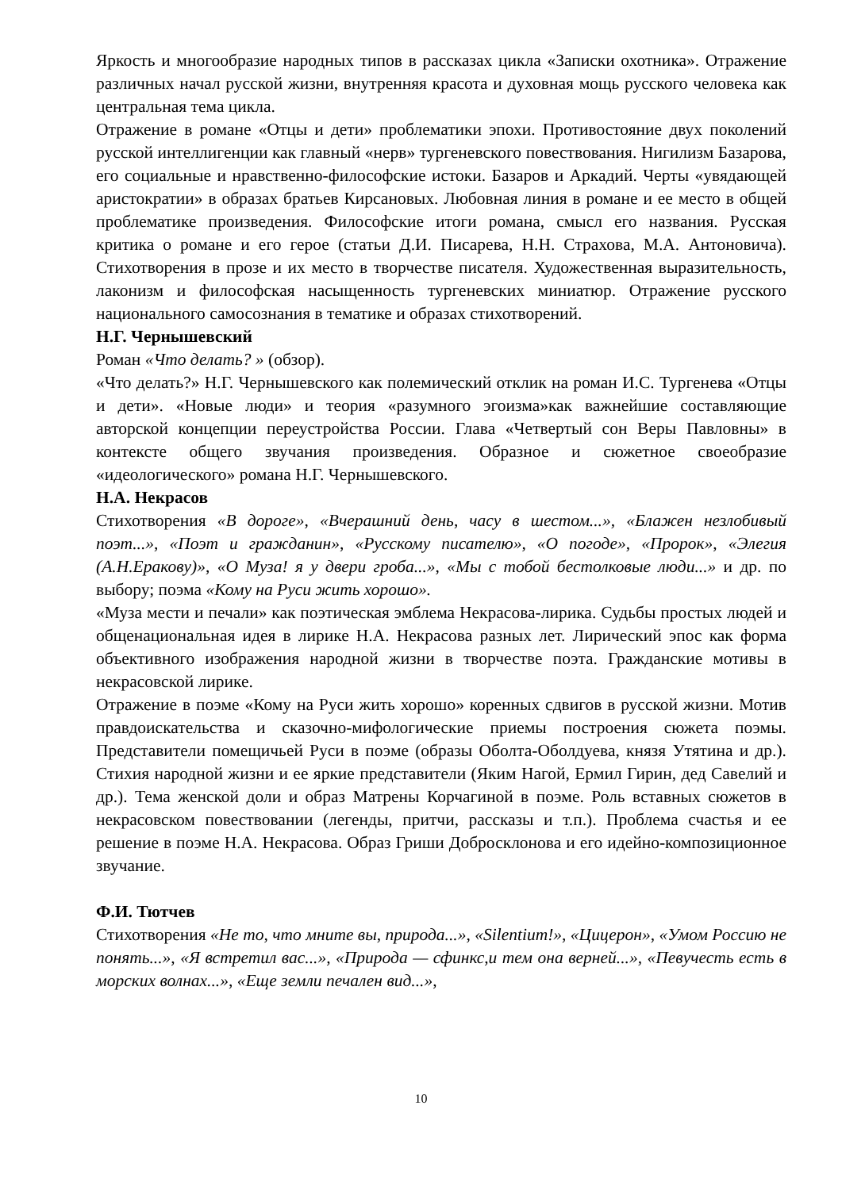Яркость и многообразие народных типов в рассказах цикла «Записки охотника». Отражение различных начал русской жизни, внутренняя красота и духовная мощь русского человека как центральная тема цикла.
Отражение в романе «Отцы и дети» проблематики эпохи. Противостояние двух поколений русской интеллигенции как главный «нерв» тургеневского повествования. Нигилизм Базарова, его социальные и нравственно-философские истоки. Базаров и Аркадий. Черты «увядающей аристократии» в образах братьев Кирсановых. Любовная линия в романе и ее место в общей проблематике произведения. Философские итоги романа, смысл его названия. Русская критика о романе и его герое (статьи Д.И. Писарева, Н.Н. Страхова, М.А. Антоновича). Стихотворения в прозе и их место в творчестве писателя. Художественная выразительность, лаконизм и философская насыщенность тургеневских миниатюр. Отражение русского национального самосознания в тематике и образах стихотворений.
Н.Г. Чернышевский
Роман «Что делать? » (обзор).
«Что делать?» Н.Г. Чернышевского как полемический отклик на роман И.С. Тургенева «Отцы и дети». «Новые люди» и теория «разумного эгоизма»как важнейшие составляющие авторской концепции переустройства России. Глава «Четвертый сон Веры Павловны» в контексте общего звучания произведения. Образное и сюжетное своеобразие «идеологического» романа Н.Г. Чернышевского.
Н.А. Некрасов
Стихотворения «В дороге», «Вчерашний день, часу в шестом...», «Блажен незлобивый поэт...», «Поэт и гражданин», «Русскому писателю», «О погоде», «Пророк», «Элегия (А.Н.Еракову)», «О Муза! я у двери гроба...», «Мы с тобой бестолковые люди...» и др. по выбору; поэма «Кому на Руси жить хорошо».
«Муза мести и печали» как поэтическая эмблема Некрасова-лирика. Судьбы простых людей и общенациональная идея в лирике Н.А. Некрасова разных лет. Лирический эпос как форма объективного изображения народной жизни в творчестве поэта. Гражданские мотивы в некрасовской лирике.
Отражение в поэме «Кому на Руси жить хорошо» коренных сдвигов в русской жизни. Мотив правдоискательства и сказочно-мифологические приемы построения сюжета поэмы. Представители помещичьей Руси в поэме (образы Оболта-Оболдуева, князя Утятина и др.). Стихия народной жизни и ее яркие представители (Яким Нагой, Ермил Гирин, дед Савелий и др.). Тема женской доли и образ Матрены Корчагиной в поэме. Роль вставных сюжетов в некрасовском повествовании (легенды, притчи, рассказы и т.п.). Проблема счастья и ее решение в поэме Н.А. Некрасова. Образ Гриши Добросклонова и его идейно-композиционное звучание.
Ф.И. Тютчев
Стихотворения «Не то, что мните вы, природа...», «Silentium!», «Цицерон», «Умом Россию не понять...», «Я встретил вас...», «Природа — сфинкс,и тем она верней...», «Певучесть есть в морских волнах...», «Еще земли печален вид...»,
10